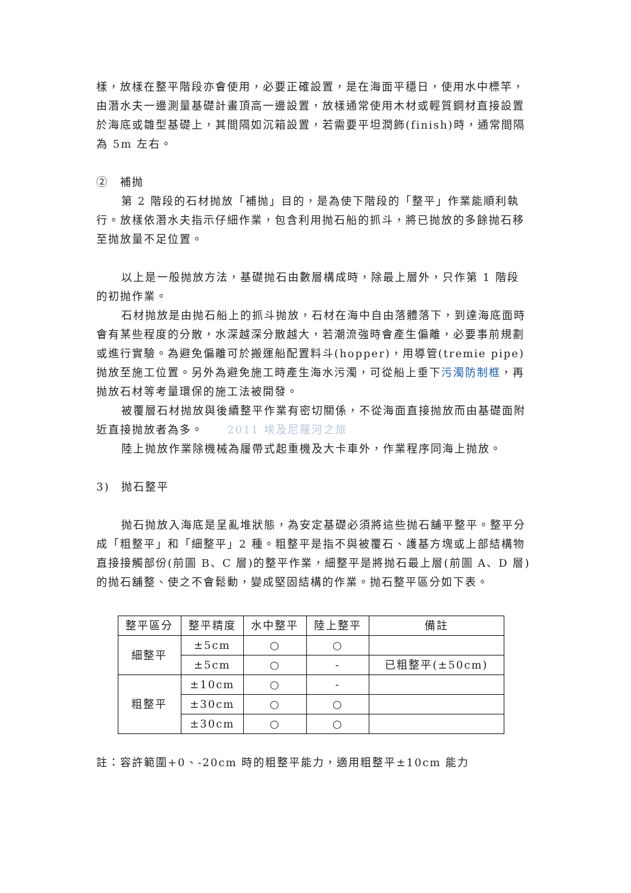樣，放樣在整平階段亦會使用，必要正確設置，是在海面平穩日，使用水中標竿，由潛水夫一邊測量基礎計畫頂高一邊設置，放樣通常使用木材或輕質鋼材直接設置於海底或雛型基礎上，其間隔如沉箱設置，若需要平坦潤飾(finish)時，通常間隔為 5m 左右。
②　補抛
第 2 階段的石材抛放「補抛」目的，是為使下階段的「整平」作業能順利執行。放樣依潛水夫指示仔細作業，包含利用抛石船的抓斗，將已抛放的多餘抛石移至抛放量不足位置。
以上是一般抛放方法，基礎抛石由數層構成時，除最上層外，只作第 1 階段的初抛作業。
石材抛放是由抛石船上的抓斗抛放，石材在海中自由落體落下，到達海底面時會有某些程度的分散，水深越深分散越大，若潮流強時會產生偏離，必要事前規劃或進行實驗。為避免偏離可於搬運船配置料斗(hopper)，用導管(tremie pipe) 抛放至施工位置。另外為避免施工時產生海水污濁，可從船上垂下污濁防制框，再抛放石材等考量環保的施工法被開發。
被覆層石材抛放與後續整平作業有密切關係，不從海面直接抛放而由基礎面附近直接抛放者為多。　　2011 埃及尼羅河之旅
陸上抛放作業除機械為履帶式起重機及大卡車外，作業程序同海上抛放。
3)　抛石整平
抛石抛放入海底是呈亂堆狀態，為安定基礎必須將這些抛石舖平整平。整平分成「粗整平」和「細整平」2 種。粗整平是指不與被覆石、護基方塊或上部結構物直接接觸部份(前圖 B、C 層)的整平作業，細整平是將抛石最上層(前圖 A、D 層)的抛石舖整、使之不會鬆動，變成堅固結構的作業。抛石整平區分如下表。
| 整平區分 | 整平精度 | 水中整平 | 陸上整平 | 備註 |
| --- | --- | --- | --- | --- |
| 細整平 | ±5cm | ○ | ○ | |
| | ±5cm | ○ | - | 已粗整平(±50cm) |
| 粗整平 | ±10cm | ○ | - | |
| | ±30cm | ○ | ○ | |
| | ±30cm | ○ | ○ | |
註：容許範圍+0、-20cm 時的粗整平能力，適用粗整平±10cm 能力